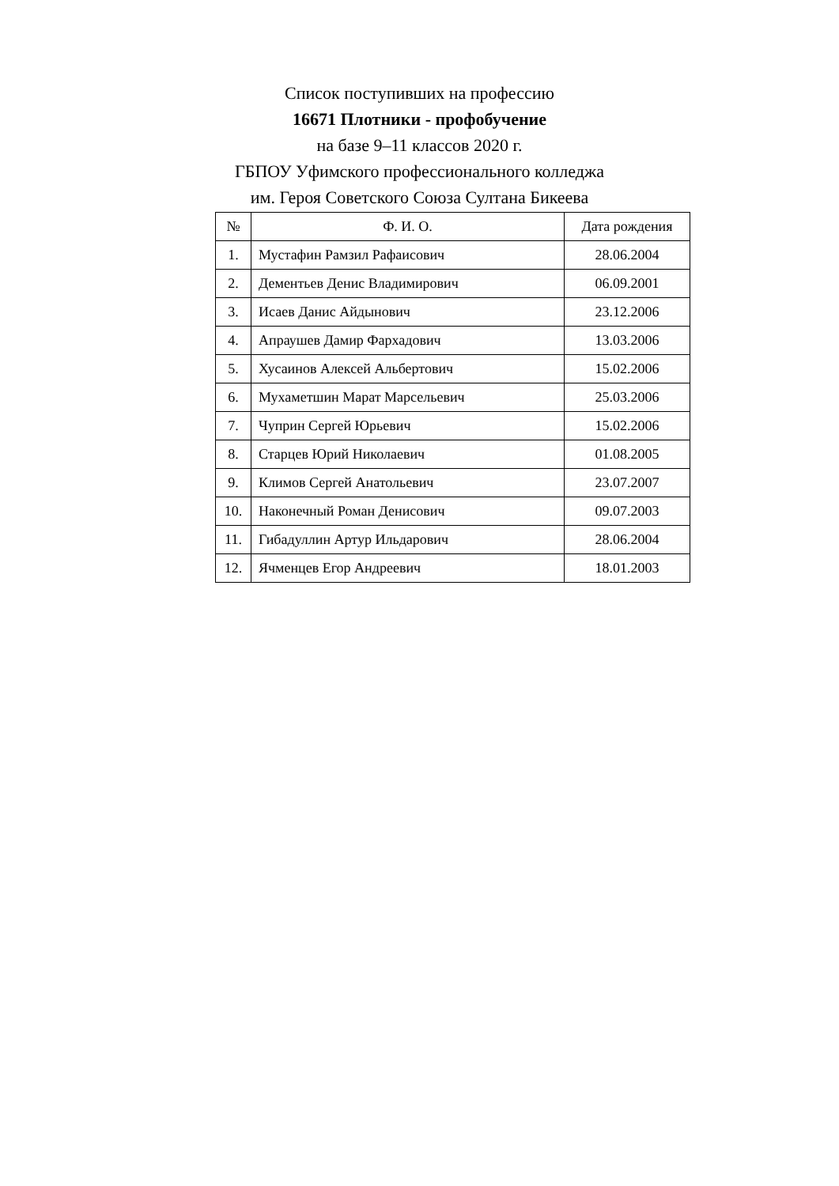Список поступивших на профессию
16671 Плотники - профобучение
на базе 9–11 классов 2020 г.
ГБПОУ Уфимского профессионального колледжа
им. Героя Советского Союза Султана Бикеева
| № | Ф. И. О. | Дата рождения |
| --- | --- | --- |
| 1. | Мустафин Рамзил Рафаисович | 28.06.2004 |
| 2. | Дементьев Денис Владимирович | 06.09.2001 |
| 3. | Исаев Данис Айдынович | 23.12.2006 |
| 4. | Апраушев Дамир Фархадович | 13.03.2006 |
| 5. | Хусаинов Алексей Альбертович | 15.02.2006 |
| 6. | Мухаметшин Марат Марсельевич | 25.03.2006 |
| 7. | Чуприн Сергей Юрьевич | 15.02.2006 |
| 8. | Старцев Юрий Николаевич | 01.08.2005 |
| 9. | Климов Сергей Анатольевич | 23.07.2007 |
| 10. | Наконечный Роман Денисович | 09.07.2003 |
| 11. | Гибадуллин Артур Ильдарович | 28.06.2004 |
| 12. | Ячменцев Егор Андреевич | 18.01.2003 |